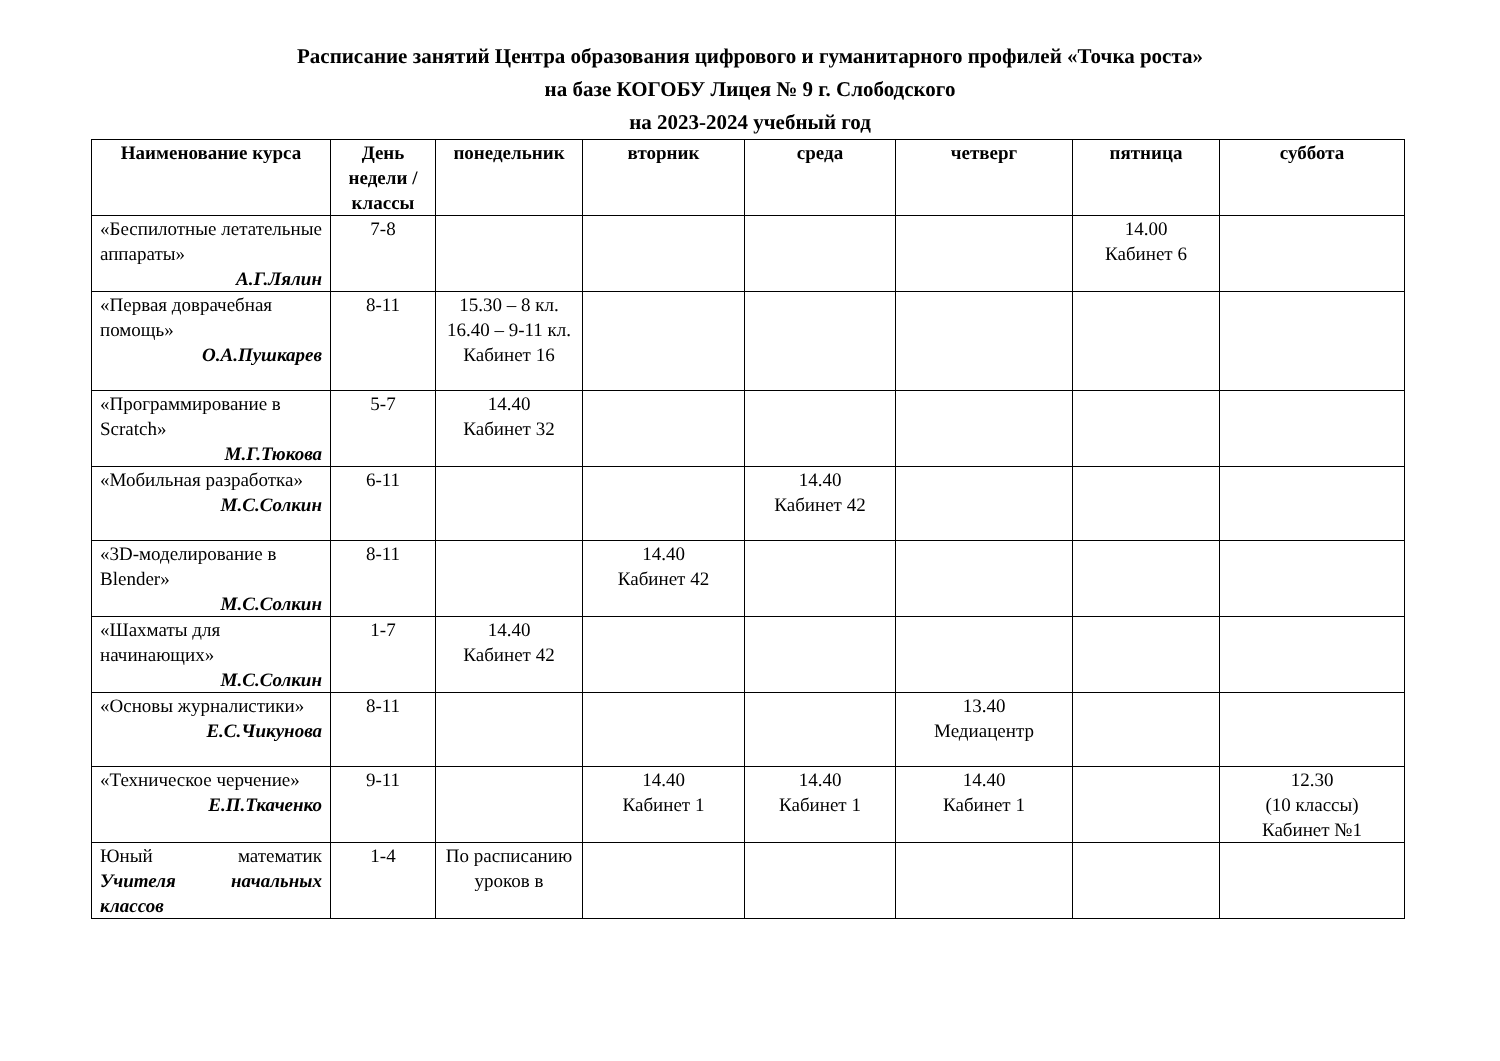Расписание занятий Центра образования цифрового и гуманитарного профилей «Точка роста»
на базе КОГОБУ Лицея № 9 г. Слободского
на 2023-2024 учебный год
| Наименование курса | День недели / классы | понедельник | вторник | среда | четверг | пятница | суббота |
| --- | --- | --- | --- | --- | --- | --- | --- |
| «Беспилотные летательные аппараты» А.Г.Лялин | 7-8 | | | | | 14.00 Кабинет 6 | |
| «Первая доврачебная помощь» О.А.Пушкарев | 8-11 | 15.30 – 8 кл. 16.40 – 9-11 кл. Кабинет 16 | | | | | |
| «Программирование в Scratch» М.Г.Тюкова | 5-7 | 14.40 Кабинет 32 | | | | | |
| «Мобильная разработка» М.С.Солкин | 6-11 | | | 14.40 Кабинет 42 | | | |
| «3D-моделирование в Blender» М.С.Солкин | 8-11 | | 14.40 Кабинет 42 | | | | |
| «Шахматы для начинающих» М.С.Солкин | 1-7 | 14.40 Кабинет 42 | | | | | |
| «Основы журналистики» Е.С.Чикунова | 8-11 | | | | 13.40 Медиацентр | | |
| «Техническое черчение» Е.П.Ткаченко | 9-11 | | 14.40 Кабинет 1 | 14.40 Кабинет 1 | 14.40 Кабинет 1 | | 12.30 (10 классы) Кабинет №1 |
| Юный математик Учителя начальных классов | 1-4 | По расписанию уроков в | | | | | |